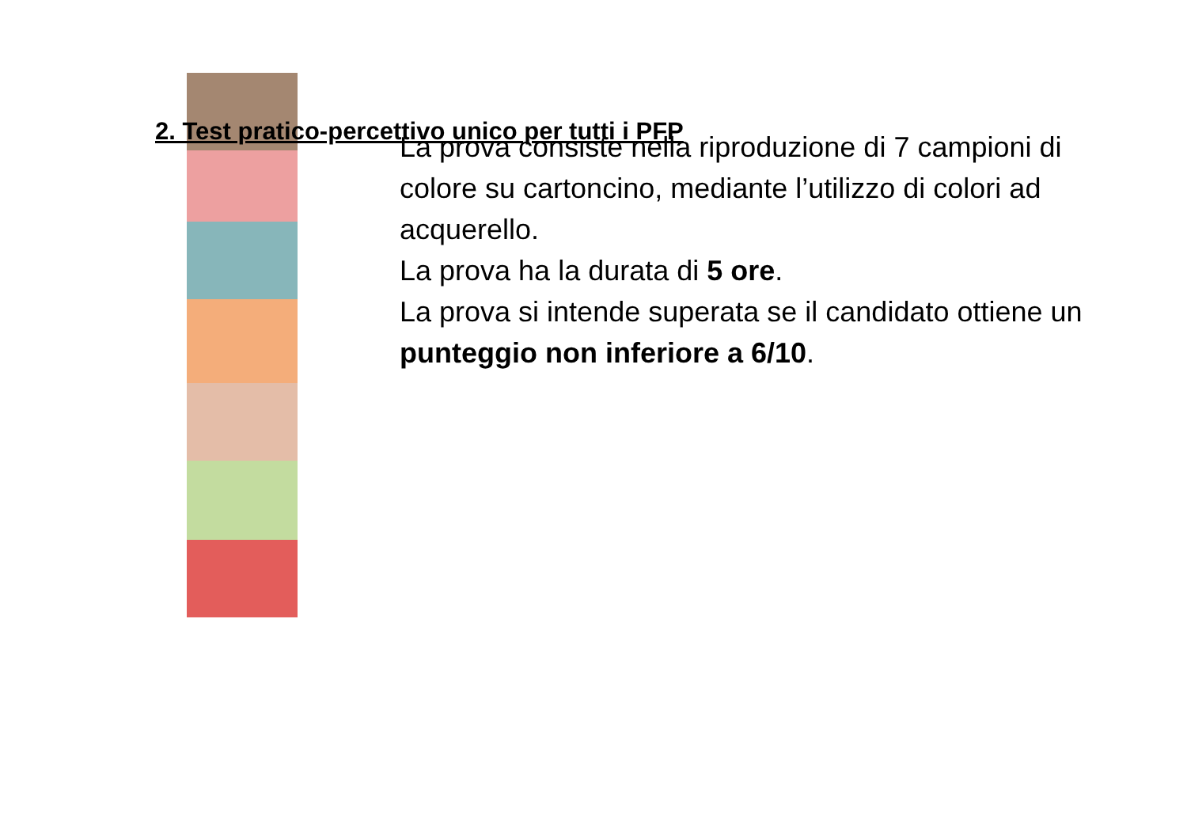2. Test pratico-percettivo unico per tutti i PFP
La prova consiste nella riproduzione di 7 campioni di colore su cartoncino, mediante l’utilizzo di colori ad acquerello.
La prova ha la durata di 5 ore.
La prova si intende superata se il candidato ottiene un punteggio non inferiore a 6/10.